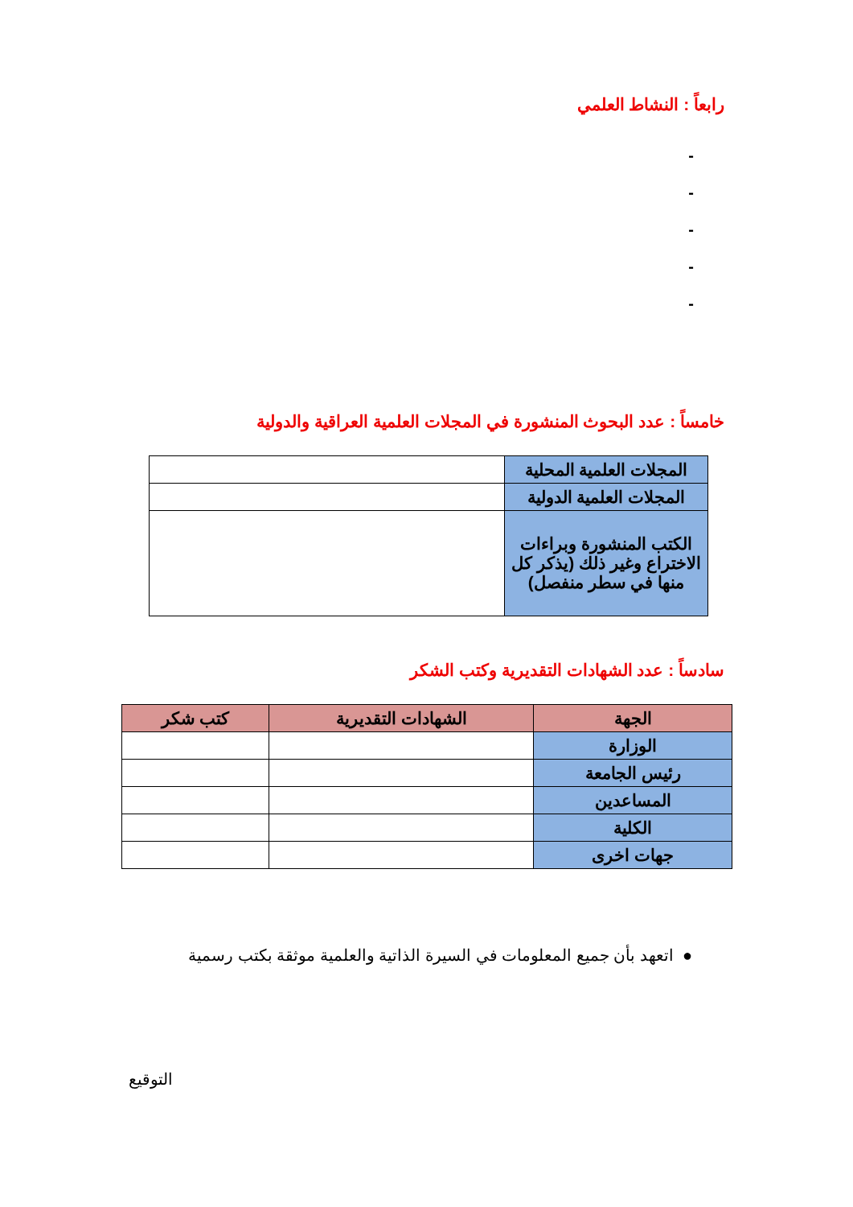رابعاً : النشاط العلمي
-
-
-
-
-
خامساً : عدد البحوث المنشورة في المجلات العلمية العراقية والدولية
| المجلات العلمية المحلية | |
| المجلات العلمية الدولية | |
| الكتب المنشورة وبراءات الاختراع وغير ذلك (يذكر كل منها في سطر منفصل) | |
سادساً : عدد الشهادات التقديرية وكتب الشكر
| الجهة | الشهادات التقديرية | كتب شكر |
| --- | --- | --- |
| الوزارة | | |
| رئيس الجامعة | | |
| المساعدين | | |
| الكلية | | |
| جهات اخرى | | |
● اتعهد بأن جميع المعلومات في السيرة الذاتية والعلمية موثقة بكتب رسمية
التوقيع